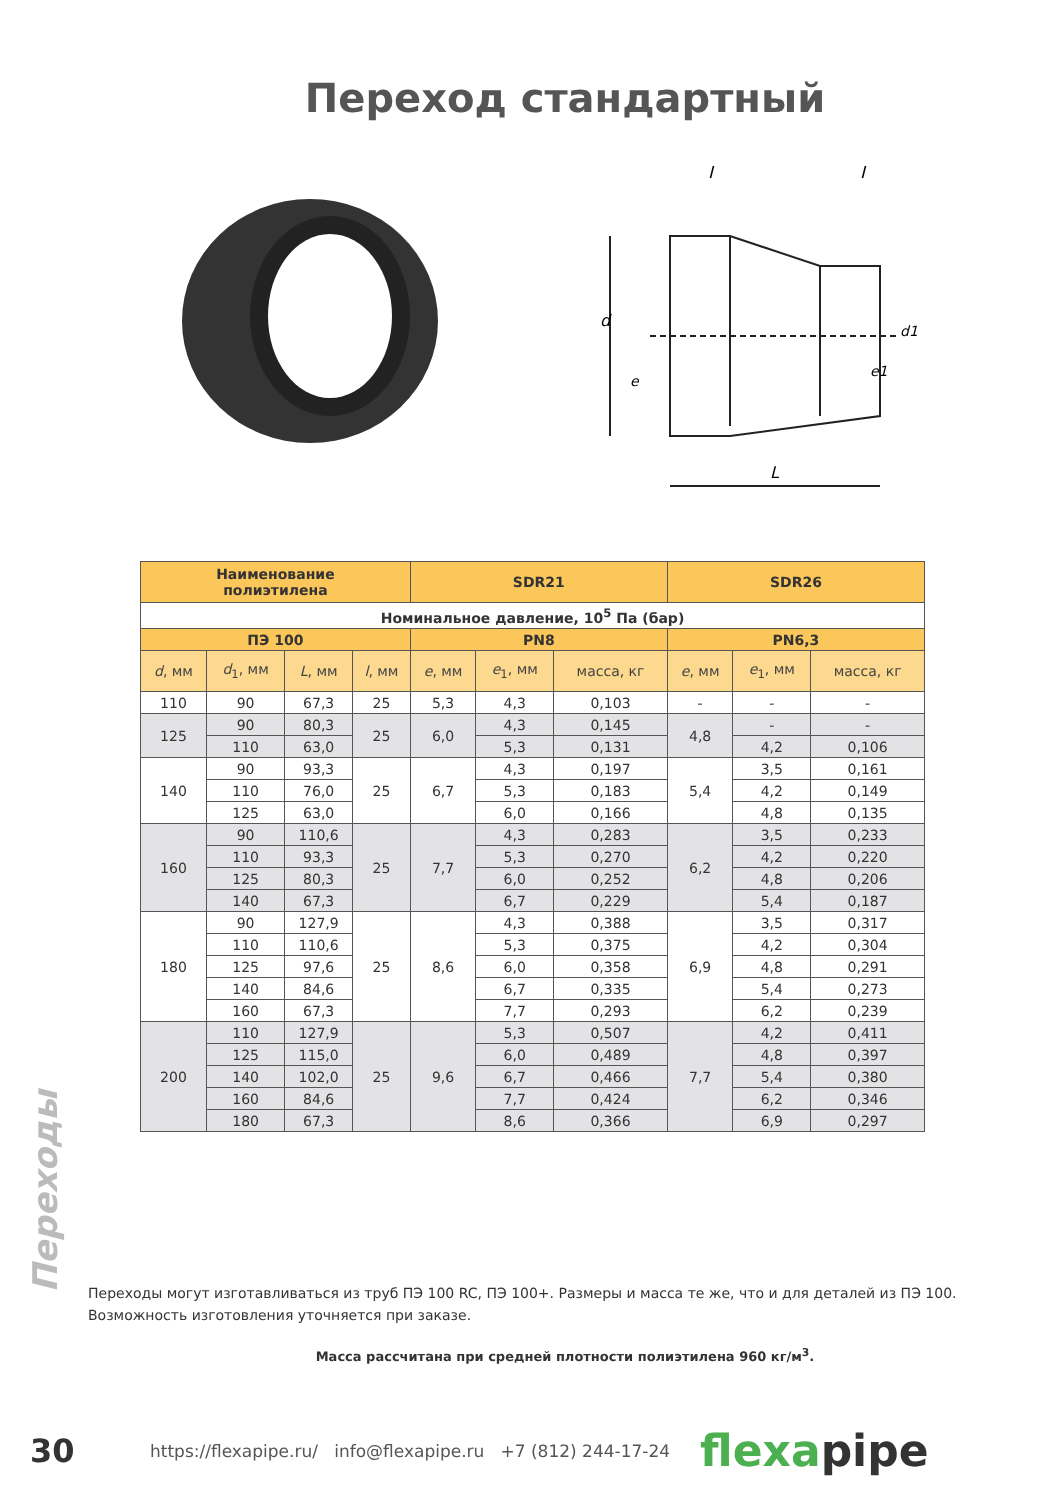Переход стандартный
l
l
d
e
d1
e1
L
| Наименование полиэтилена | | | | SDR21 | | | SDR26 | | |
| --- | --- | --- | --- | --- | --- | --- | --- | --- | --- |
| Номинальное давление, 10<sup>5</sup> Па (бар) | | | | | | | | | |
| ПЭ 100 | | | | PN8 | | | PN6,3 | | |
| d , мм | d<sub>1</sub>, мм | L , мм | l , мм | e , мм | e<sub>1</sub>, мм | масса, кг | e , мм | e<sub>1</sub>, мм | масса, кг |
| 110 | 90 | 67,3 | 25 | 5,3 | 4,3 | 0,103 | - | - | - |
| 125 | 90 | 80,3 | 25 | 6,0 | 4,3 | 0,145 | 4,8 | - | - |
| | 110 | 63,0 | | | 5,3 | 0,131 | | 4,2 | 0,106 |
| 140 | 90 | 93,3 | 25 | 6,7 | 4,3 | 0,197 | 5,4 | 3,5 | 0,161 |
| | 110 | 76,0 | | | 5,3 | 0,183 | | 4,2 | 0,149 |
| | 125 | 63,0 | | | 6,0 | 0,166 | | 4,8 | 0,135 |
| 160 | 90 | 110,6 | 25 | 7,7 | 4,3 | 0,283 | 6,2 | 3,5 | 0,233 |
| | 110 | 93,3 | | | 5,3 | 0,270 | | 4,2 | 0,220 |
| | 125 | 80,3 | | | 6,0 | 0,252 | | 4,8 | 0,206 |
| | 140 | 67,3 | | | 6,7 | 0,229 | | 5,4 | 0,187 |
| 180 | 90 | 127,9 | 25 | 8,6 | 4,3 | 0,388 | 6,9 | 3,5 | 0,317 |
| | 110 | 110,6 | | | 5,3 | 0,375 | | 4,2 | 0,304 |
| | 125 | 97,6 | | | 6,0 | 0,358 | | 4,8 | 0,291 |
| | 140 | 84,6 | | | 6,7 | 0,335 | | 5,4 | 0,273 |
| | 160 | 67,3 | | | 7,7 | 0,293 | | 6,2 | 0,239 |
| 200 | 110 | 127,9 | 25 | 9,6 | 5,3 | 0,507 | 7,7 | 4,2 | 0,411 |
| | 125 | 115,0 | | | 6,0 | 0,489 | | 4,8 | 0,397 |
| | 140 | 102,0 | | | 6,7 | 0,466 | | 5,4 | 0,380 |
| | 160 | 84,6 | | | 7,7 | 0,424 | | 6,2 | 0,346 |
| | 180 | 67,3 | | | 8,6 | 0,366 | | 6,9 | 0,297 |
Переходы могут изготавливаться из труб ПЭ 100 RC, ПЭ 100+. Размеры и масса те же, что и для деталей из ПЭ 100. Возможность изготовления уточняется при заказе.
Масса рассчитана при средней плотности полиэтилена 960 кг/м<sup>3</sup>.
Переходы
30
https://flexapipe.ru/ info@flexapipe.ru +7 (812) 244-17-24
flexapipe